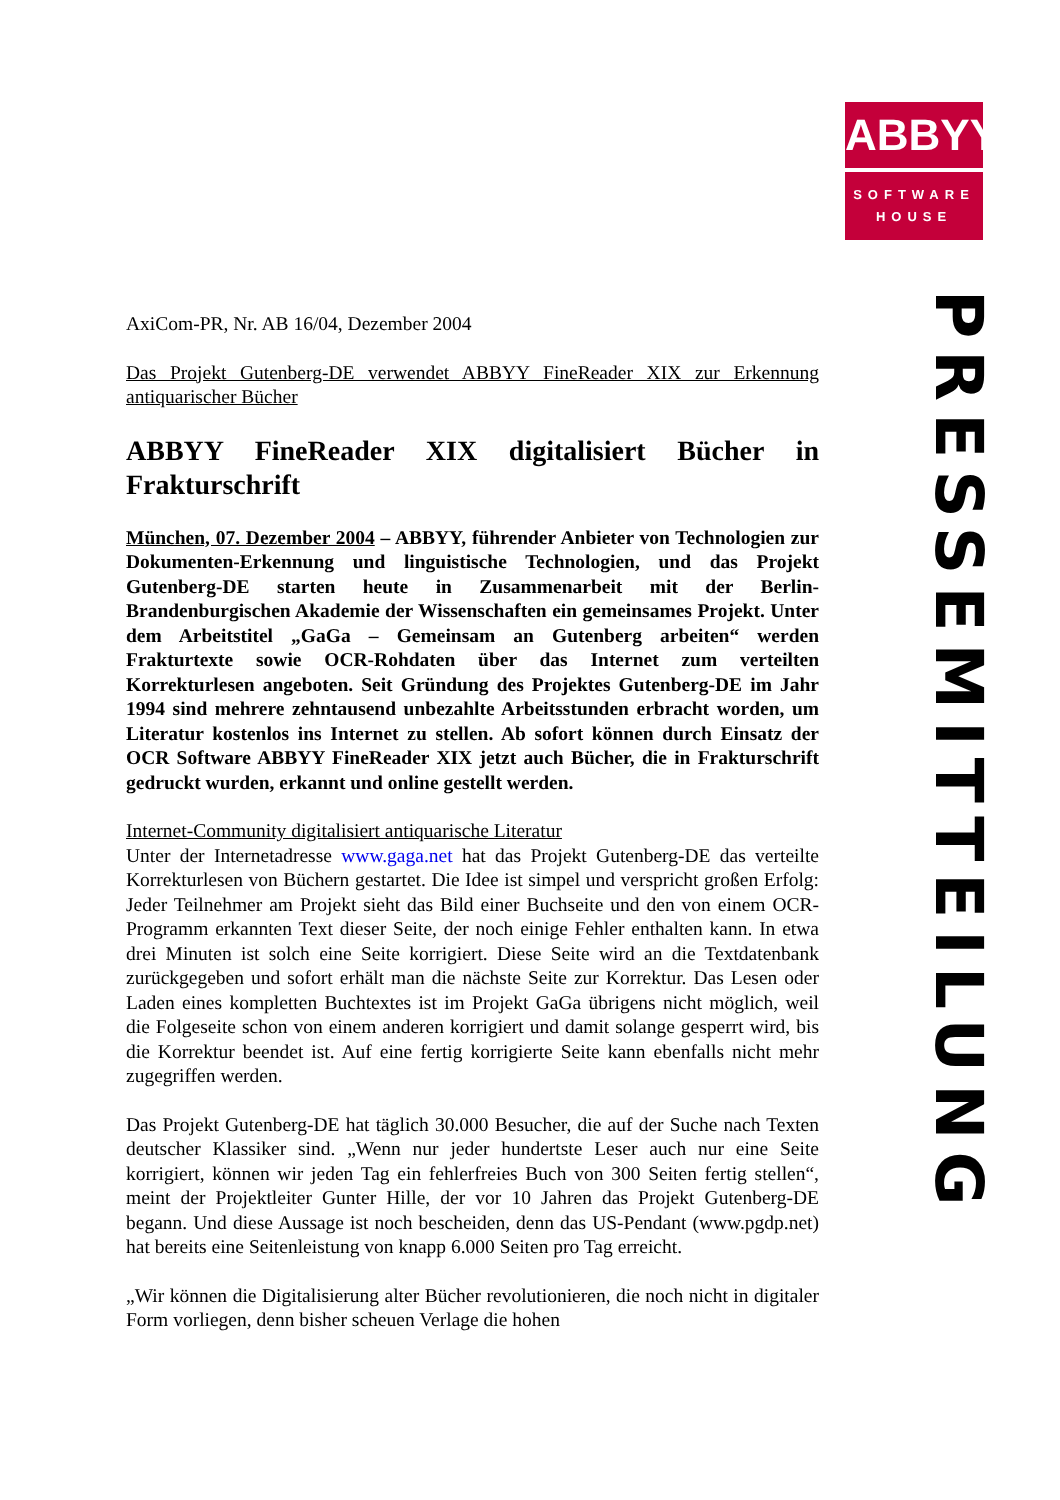ABBYY
SOFTWARE
HOUSE
PRESSEMITTEILUNG
AxiCom-PR, Nr. AB 16/04, Dezember 2004
Das Projekt Gutenberg-DE verwendet ABBYY FineReader XIX zur Erkennung antiquarischer Bücher
ABBYY FineReader XIX digitalisiert Bücher in Frakturschrift
München, 07. Dezember 2004 – ABBYY, führender Anbieter von Technologien zur Dokumenten-Erkennung und linguistische Technologien, und das Projekt Gutenberg-DE starten heute in Zusammenarbeit mit der Berlin-Brandenburgischen Akademie der Wissenschaften ein gemeinsames Projekt. Unter dem Arbeitstitel „GaGa – Gemeinsam an Gutenberg arbeiten“ werden Frakturtexte sowie OCR-Rohdaten über das Internet zum verteilten Korrekturlesen angeboten. Seit Gründung des Projektes Gutenberg-DE im Jahr 1994 sind mehrere zehntausend unbezahlte Arbeitsstunden erbracht worden, um Literatur kostenlos ins Internet zu stellen. Ab sofort können durch Einsatz der OCR Software ABBYY FineReader XIX jetzt auch Bücher, die in Frakturschrift gedruckt wurden, erkannt und online gestellt werden.
Internet-Community digitalisiert antiquarische Literatur
Unter der Internetadresse www.gaga.net hat das Projekt Gutenberg-DE das verteilte Korrekturlesen von Büchern gestartet. Die Idee ist simpel und verspricht großen Erfolg: Jeder Teilnehmer am Projekt sieht das Bild einer Buchseite und den von einem OCR-Programm erkannten Text dieser Seite, der noch einige Fehler enthalten kann. In etwa drei Minuten ist solch eine Seite korrigiert. Diese Seite wird an die Textdatenbank zurückgegeben und sofort erhält man die nächste Seite zur Korrektur. Das Lesen oder Laden eines kompletten Buchtextes ist im Projekt GaGa übrigens nicht möglich, weil die Folgeseite schon von einem anderen korrigiert und damit solange gesperrt wird, bis die Korrektur beendet ist. Auf eine fertig korrigierte Seite kann ebenfalls nicht mehr zugegriffen werden.
Das Projekt Gutenberg-DE hat täglich 30.000 Besucher, die auf der Suche nach Texten deutscher Klassiker sind. „Wenn nur jeder hundertste Leser auch nur eine Seite korrigiert, können wir jeden Tag ein fehlerfreies Buch von 300 Seiten fertig stellen“, meint der Projektleiter Gunter Hille, der vor 10 Jahren das Projekt Gutenberg-DE begann. Und diese Aussage ist noch bescheiden, denn das US-Pendant (www.pgdp.net) hat bereits eine Seitenleistung von knapp 6.000 Seiten pro Tag erreicht.
„Wir können die Digitalisierung alter Bücher revolutionieren, die noch nicht in digitaler Form vorliegen, denn bisher scheuen Verlage die hohen